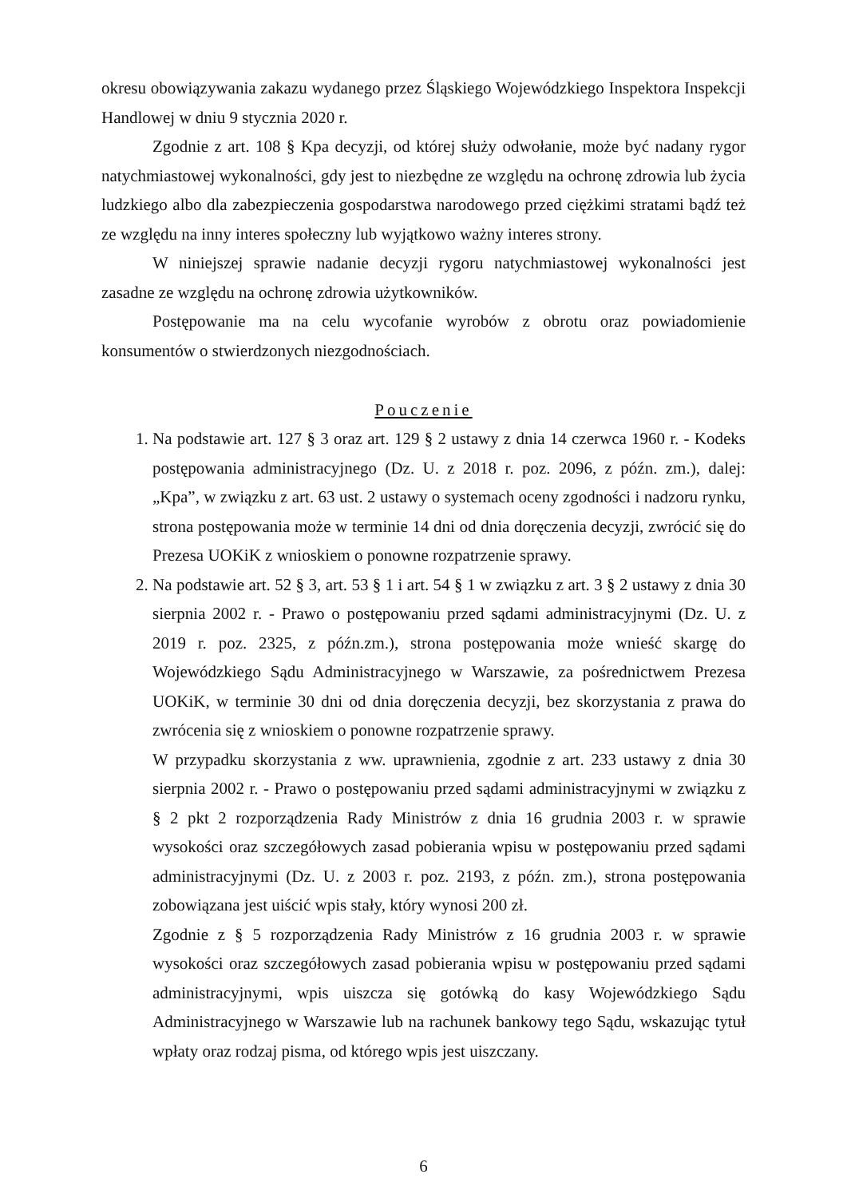okresu obowiązywania zakazu wydanego przez Śląskiego Wojewódzkiego Inspektora Inspekcji Handlowej w dniu 9 stycznia 2020 r.
Zgodnie z art. 108 § Kpa decyzji, od której służy odwołanie, może być nadany rygor natychmiastowej wykonalności, gdy jest to niezbędne ze względu na ochronę zdrowia lub życia ludzkiego albo dla zabezpieczenia gospodarstwa narodowego przed ciężkimi stratami bądź też ze względu na inny interes społeczny lub wyjątkowo ważny interes strony.
W niniejszej sprawie nadanie decyzji rygoru natychmiastowej wykonalności jest zasadne ze względu na ochronę zdrowia użytkowników.
Postępowanie ma na celu wycofanie wyrobów z obrotu oraz powiadomienie konsumentów o stwierdzonych niezgodnościach.
Pouczenie
1. Na podstawie art. 127 § 3 oraz art. 129 § 2 ustawy z dnia 14 czerwca 1960 r. - Kodeks postępowania administracyjnego (Dz. U. z 2018 r. poz. 2096, z późn. zm.), dalej: „Kpa”, w związku z art. 63 ust. 2 ustawy o systemach oceny zgodności i nadzoru rynku, strona postępowania może w terminie 14 dni od dnia doręczenia decyzji, zwrócić się do Prezesa UOKiK z wnioskiem o ponowne rozpatrzenie sprawy.
2. Na podstawie art. 52 § 3, art. 53 § 1 i art. 54 § 1 w związku z art. 3 § 2 ustawy z dnia 30 sierpnia 2002 r. - Prawo o postępowaniu przed sądami administracyjnymi (Dz. U. z 2019 r. poz. 2325, z późn.zm.), strona postępowania może wnieść skargę do Wojewódzkiego Sądu Administracyjnego w Warszawie, za pośrednictwem Prezesa UOKiK, w terminie 30 dni od dnia doręczenia decyzji, bez skorzystania z prawa do zwrócenia się z wnioskiem o ponowne rozpatrzenie sprawy.
W przypadku skorzystania z ww. uprawnienia, zgodnie z art. 233 ustawy z dnia 30 sierpnia 2002 r. - Prawo o postępowaniu przed sądami administracyjnymi w związku z § 2 pkt 2 rozporządzenia Rady Ministrów z dnia 16 grudnia 2003 r. w sprawie wysokości oraz szczegółowych zasad pobierania wpisu w postępowaniu przed sądami administracyjnymi (Dz. U. z 2003 r. poz. 2193, z późn. zm.), strona postępowania zobowiązana jest uiścić wpis stały, który wynosi 200 zł.
Zgodnie z § 5 rozporządzenia Rady Ministrów z 16 grudnia 2003 r. w sprawie wysokości oraz szczegółowych zasad pobierania wpisu w postępowaniu przed sądami administracyjnymi, wpis uiszcza się gotówką do kasy Wojewódzkiego Sądu Administracyjnego w Warszawie lub na rachunek bankowy tego Sądu, wskazując tytuł wpłaty oraz rodzaj pisma, od którego wpis jest uiszczany.
6